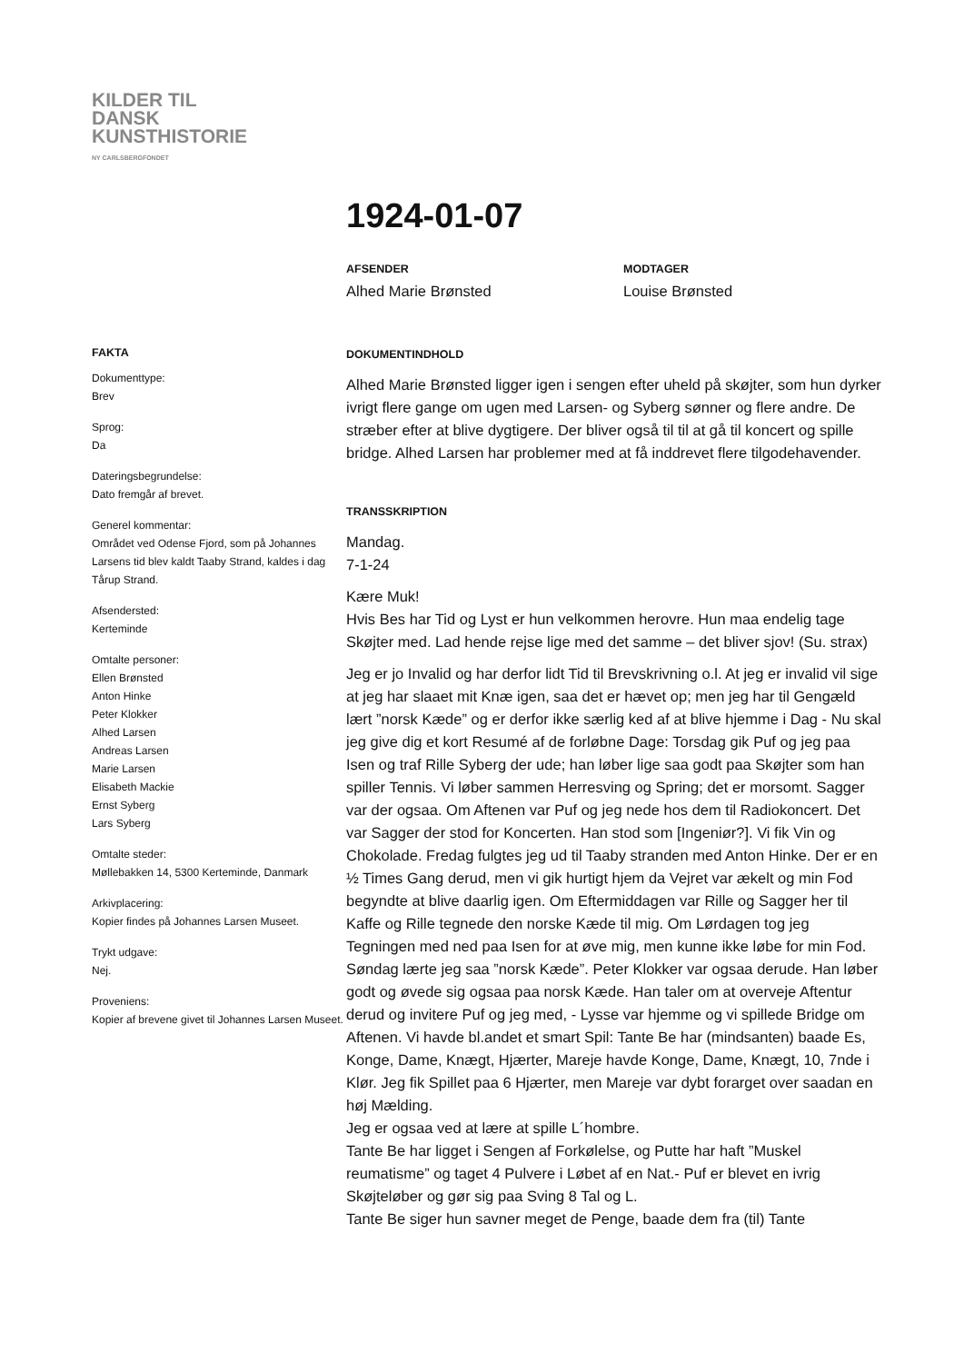KILDER TIL
DANSK
KUNSTHISTORIE
NY CARLSBERGFONDET
1924-01-07
AFSENDER
Alhed Marie Brønsted
MODTAGER
Louise Brønsted
FAKTA
Dokumenttype:
Brev
Sprog:
Da
Dateringsbegrundelse:
Dato fremgår af brevet.
Generel kommentar:
Området ved Odense Fjord, som på Johannes Larsens tid blev kaldt Taaby Strand, kaldes i dag Tårup Strand.
Afsendersted:
Kerteminde
Omtalte personer:
Ellen Brønsted
Anton Hinke
Peter Klokker
Alhed Larsen
Andreas Larsen
Marie Larsen
Elisabeth Mackie
Ernst Syberg
Lars Syberg
Omtalte steder:
Møllebakken 14, 5300 Kerteminde, Danmark
Arkivplacering:
Kopier findes på Johannes Larsen Museet.
Trykt udgave:
Nej.
Proveniens:
Kopier af brevene givet til Johannes Larsen Museet.
DOKUMENTINDHOLD
Alhed Marie Brønsted ligger igen i sengen efter uheld på skøjter, som hun dyrker ivrigt flere gange om ugen med Larsen- og Syberg sønner og flere andre. De stræber efter at blive dygtigere. Der bliver også til til at gå til koncert og spille bridge. Alhed Larsen har problemer med at få inddrevet flere tilgodehavender.
TRANSSKRIPTION
Mandag.
7-1-24
Kære Muk!
Hvis Bes har Tid og Lyst er hun velkommen herovre. Hun maa endelig tage Skøjter med. Lad hende rejse lige med det samme – det bliver sjov! (Su. strax)
Jeg er jo Invalid og har derfor lidt Tid til Brevskrivning o.l. At jeg er invalid vil sige at jeg har slaaet mit Knæ igen, saa det er hævet op; men jeg har til Gengæld lært ”norsk Kæde” og er derfor ikke særlig ked af at blive hjemme i Dag - Nu skal jeg give dig et kort Resumé af de forløbne Dage: Torsdag gik Puf og jeg paa Isen og traf Rille Syberg der ude; han løber lige saa godt paa Skøjter som han spiller Tennis. Vi løber sammen Herresving og Spring; det er morsomt. Sagger var der ogsaa. Om Aftenen var Puf og jeg nede hos dem til Radiokoncert. Det var Sagger der stod for Koncerten. Han stod som [Ingeniør?]. Vi fik Vin og Chokolade. Fredag fulgtes jeg ud til Taaby stranden med Anton Hinke. Der er en ½ Times Gang derud, men vi gik hurtigt hjem da Vejret var ækelt og min Fod begyndte at blive daarlig igen. Om Eftermiddagen var Rille og Sagger her til Kaffe og Rille tegnede den norske Kæde til mig. Om Lørdagen tog jeg Tegningen med ned paa Isen for at øve mig, men kunne ikke løbe for min Fod. Søndag lærte jeg saa ”norsk Kæde”. Peter Klokker var ogsaa derude. Han løber godt og øvede sig ogsaa paa norsk Kæde. Han taler om at overveje Aftentur derud og invitere Puf og jeg med, - Lysse var hjemme og vi spillede Bridge om Aftenen. Vi havde bl.andet et smart Spil: Tante Be har (mindsanten) baade Es, Konge, Dame, Knægt, Hjærter, Mareje havde Konge, Dame, Knægt, 10, 7nde i Klør. Jeg fik Spillet paa 6 Hjærter, men Mareje var dybt forarget over saadan en høj Mælding.
Jeg er ogsaa ved at lære at spille L´hombre.
Tante Be har ligget i Sengen af Forkølelse, og Putte har haft ”Muskel reumatisme” og taget 4 Pulvere i Løbet af en Nat.- Puf er blevet en ivrig Skøjteløber og gør sig paa Sving 8 Tal og L.
Tante Be siger hun savner meget de Penge, baade dem fra (til) Tante